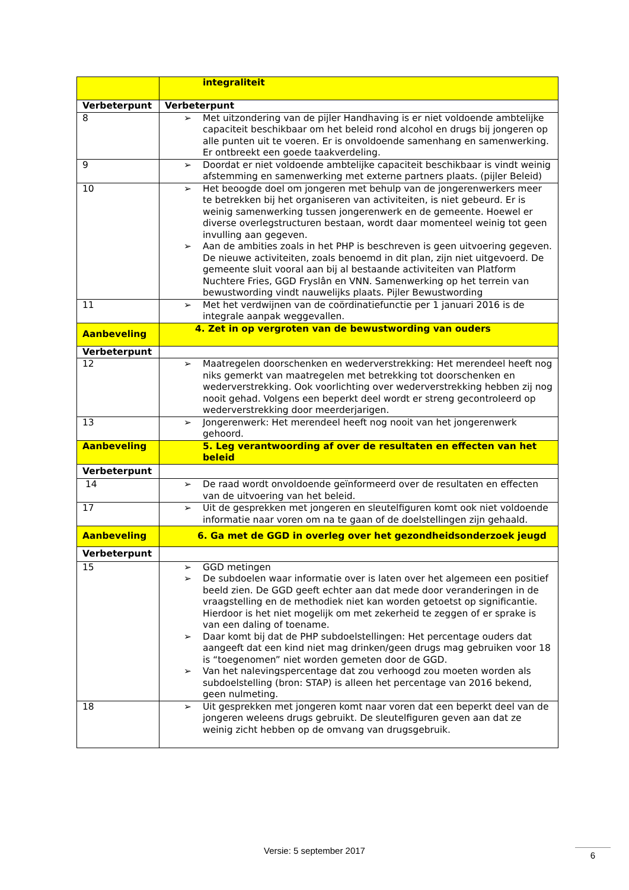| | integraliteit |
| Verbeterpunt | Verbeterpunt |
| 8 | ➢ Met uitzondering van de pijler Handhaving is er niet voldoende ambtelijke capaciteit beschikbaar om het beleid rond alcohol en drugs bij jongeren op alle punten uit te voeren. Er is onvoldoende samenhang en samenwerking. Er ontbreekt een goede taakverdeling. |
| 9 | ➢ Doordat er niet voldoende ambtelijke capaciteit beschikbaar is vindt weinig afstemming en samenwerking met externe partners plaats. (pijler Beleid) |
| 10 | ➢ Het beoogde doel om jongeren met behulp van de jongerenwerkers meer te betrekken bij het organiseren van activiteiten, is niet gebeurd. Er is weinig samenwerking tussen jongerenwerk en de gemeente. Hoewel er diverse overlegstructuren bestaan, wordt daar momenteel weinig tot geen invulling aan gegeven. ➢ Aan de ambities zoals in het PHP is beschreven is geen uitvoering gegeven. De nieuwe activiteiten, zoals benoemd in dit plan, zijn niet uitgevoerd. De gemeente sluit vooral aan bij al bestaande activiteiten van Platform Nuchtere Fries, GGD Fryslân en VNN. Samenwerking op het terrein van bewustwording vindt nauwelijks plaats. Pijler Bewustwording |
| 11 | ➢ Met het verdwijnen van de coördinatiefunctie per 1 januari 2016 is de integrale aanpak weggevallen. |
| Aanbeveling | 4. Zet in op vergroten van de bewustwording van ouders |
| Verbeterpunt | |
| 12 | ➢ Maatregelen doorschenken en wederverstrekking: Het merendeel heeft nog niks gemerkt van maatregelen met betrekking tot doorschenken en wederverstrekking. Ook voorlichting over wederverstrekking hebben zij nog nooit gehad. Volgens een beperkt deel wordt er streng gecontroleerd op wederverstrekking door meerderjarigen. |
| 13 | ➢ Jongerenwerk: Het merendeel heeft nog nooit van het jongerenwerk gehoord. |
| Aanbeveling | 5. Leg verantwoording af over de resultaten en effecten van het beleid |
| Verbeterpunt | |
| 14 | ➢ De raad wordt onvoldoende geïnformeerd over de resultaten en effecten van de uitvoering van het beleid. |
| 17 | ➢ Uit de gesprekken met jongeren en sleutelfiguren komt ook niet voldoende informatie naar voren om na te gaan of de doelstellingen zijn gehaald. |
| Aanbeveling | 6. Ga met de GGD in overleg over het gezondheidsonderzoek jeugd |
| Verbeterpunt | |
| 15 | ➢ GGD metingen ➢ De subdoelen waar informatie over is laten over het algemeen een positief beeld zien. De GGD geeft echter aan dat mede door veranderingen in de vraagstelling en de methodiek niet kan worden getoetst op significantie. Hierdoor is het niet mogelijk om met zekerheid te zeggen of er sprake is van een daling of toename. ➢ Daar komt bij dat de PHP subdoelstellingen: Het percentage ouders dat aangeeft dat een kind niet mag drinken/geen drugs mag gebruiken voor 18 is “toegenomen” niet worden gemeten door de GGD. ➢ Van het nalevingspercentage dat zou verhoogd zou moeten worden als subdoelstelling (bron: STAP) is alleen het percentage van 2016 bekend, geen nulmeting. |
| 18 | ➢ Uit gesprekken met jongeren komt naar voren dat een beperkt deel van de jongeren weleens drugs gebruikt. De sleutelfiguren geven aan dat ze weinig zicht hebben op de omvang van drugsgebruik. |
Versie: 5 september 2017 6